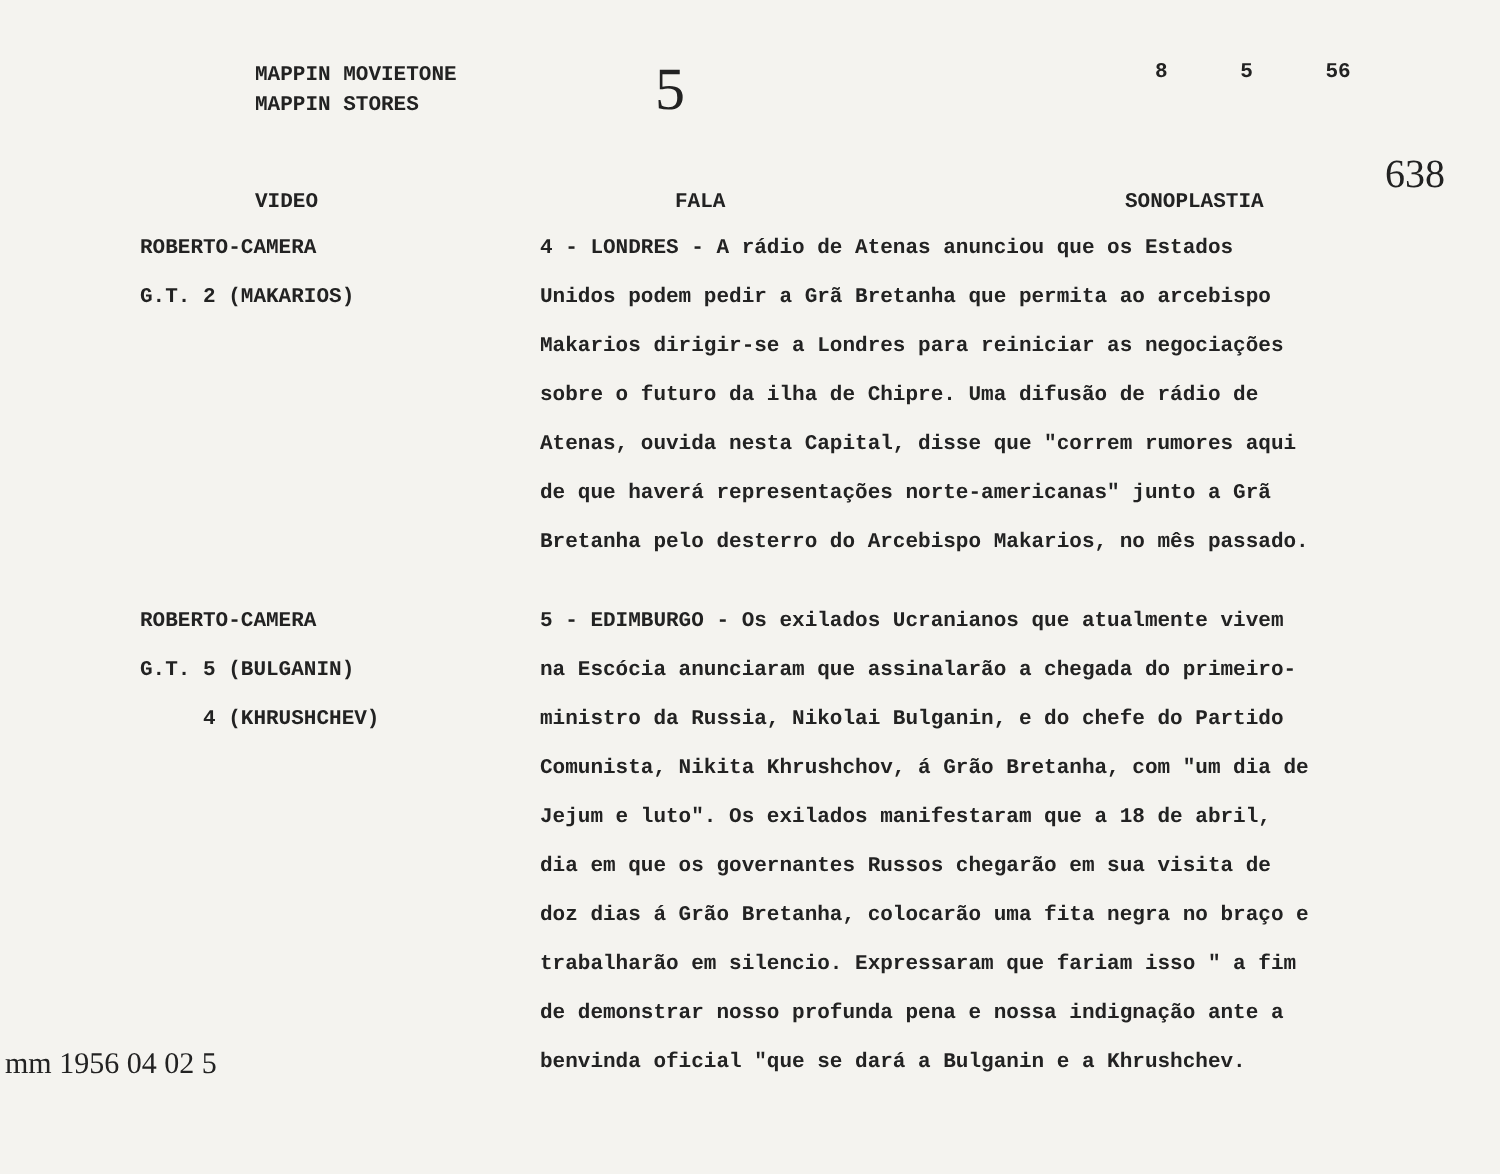MAPPIN MOVIETONE
MAPPIN STORES
5
8 5 56
VIDEO FALA SONOPLASTIA
638
ROBERTO-CAMERA
G.T. 2 (MAKARIOS)
4 - LONDRES - A rádio de Atenas anunciou que os Estados Unidos podem pedir a Grã Bretanha que permita ao arcebispo Makarios dirigir-se a Londres para reiniciar as negociações sobre o futuro da ilha de Chipre. Uma difusão de rádio de Atenas, ouvida nesta Capital, disse que "correm rumores aqui de que haverá representações norte-americanas" junto a Grã Bretanha pelo desterro do Arcebispo Makarios, no mês passado.
ROBERTO-CAMERA
G.T. 5 (BULGANIN)
4 (KHRUSHCHEV)
5 - EDIMBURGO - Os exilados Ucranianos que atualmente vivem na Escócia anunciaram que assinalarão a chegada do primeiro-ministro da Russia, Nikolai Bulganin, e do chefe do Partido Comunista, Nikita Khrushchov, á Grão Bretanha, com "um dia de Jejum e luto". Os exilados manifestaram que a 18 de abril, dia em que os governantes Russos chegarão em sua visita de doz dias á Grão Bretanha, colocarão uma fita negra no braço e trabalharão em silencio. Expressaram que fariam isso " a fim de demonstrar nosso profunda pena e nossa indignação ante a benvinda oficial "que se dará a Bulganin e a Khrushchev.
mm 1956 04 02 5